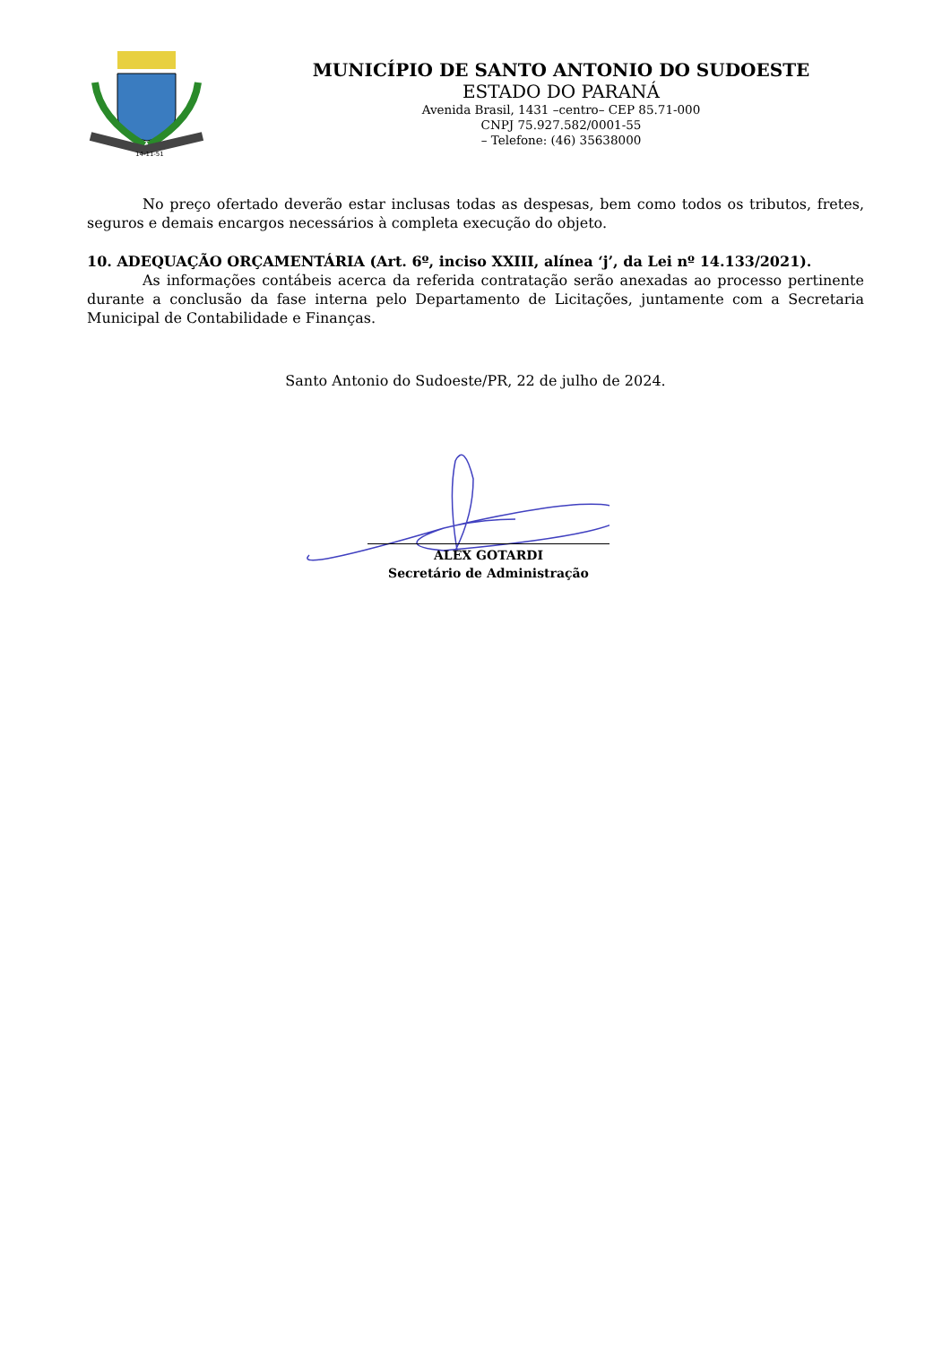14-11-51
MUNICÍPIO DE SANTO ANTONIO DO SUDOESTE
ESTADO DO PARANÁ
Avenida Brasil, 1431 –centro– CEP 85.71-000
CNPJ 75.927.582/0001-55
– Telefone: (46) 35638000
No preço ofertado deverão estar inclusas todas as despesas, bem como todos os tributos, fretes, seguros e demais encargos necessários à completa execução do objeto.
10. ADEQUAÇÃO ORÇAMENTÁRIA (Art. 6º, inciso XXIII, alínea ‘j’, da Lei nº 14.133/2021).
As informações contábeis acerca da referida contratação serão anexadas ao processo pertinente durante a conclusão da fase interna pelo Departamento de Licitações, juntamente com a Secretaria Municipal de Contabilidade e Finanças.
Santo Antonio do Sudoeste/PR, 22 de julho de 2024.
ALEX GOTARDI
Secretário de Administração